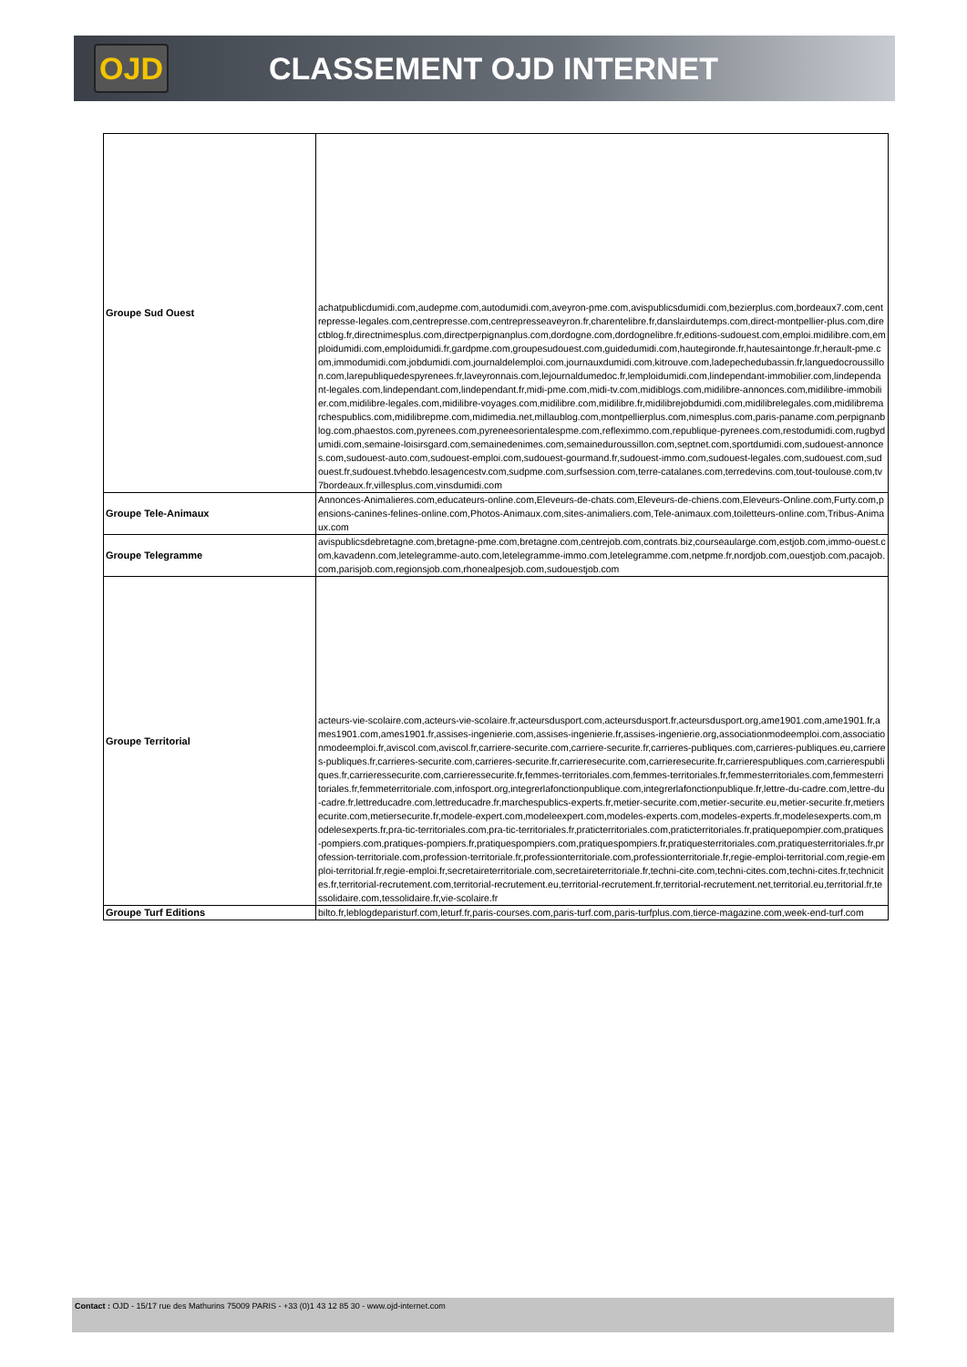OJD
CLASSEMENT OJD INTERNET
| Groupe Sud Ouest | achatpublicdumidi.com,audepme.com,autodumidi.com,aveyron-pme.com,avispublicsdumidi.com,bezierplus.com,bordeaux7.com,centrepresse-legales.com,centrepresse.com,centrepresseaveyron.fr,charentelibre.fr,danslairdutemps.com,direct-montpellier-plus.com,directblog.fr,directnimesplus.com,directperpignanplus.com,dordogne.com,dordognelibre.fr,editions-sudouest.com,emploi.midilibre.com,emploidumidi.com,emploidumidi.fr,gardpme.com,groupesudouest.com,guidedumidi.com,hautegironde.fr,hautesaintonge.fr,herault-pme.com,immodumidi.com,jobdumidi.com,journaldelemploi.com,journauxdumidi.com,kitrouve.com,ladepechedubassin.fr,languedocroussillon.com,larepubliquedespyrenees.fr,laveyronnais.com,lejournaldumedoc.fr,lemploidumidi.com,lindependant-immobilier.com,lindependant-legales.com,lindependant.com,lindependant.fr,midi-pme.com,midi-tv.com,midiblogs.com,midilibre-annonces.com,midilibre-immobilier.com,midilibre-legales.com,midilibre-voyages.com,midilibre.com,midilibre.fr,midilibrejobdumidi.com,midilibrelegales.com,midilibremarchespublics.com,midilibrepme.com,midimedia.net,millaublog.com,montpellierplus.com,nimesplus.com,paris-paname.com,perpignanblog.com,phaestos.com,pyrenees.com,pyreneesorientalespme.com,refleximmo.com,republique-pyrenees.com,restodumidi.com,rugbydumidi.com,semaine-loisirsgard.com,semainedenimes.com,semaineduroussillon.com,septnet.com,sportdumidi.com,sudouest-annonces.com,sudouest-auto.com,sudouest-emploi.com,sudouest-gourmand.fr,sudouest-immo.com,sudouest-legales.com,sudouest.com,sudouest.fr,sudouest.tvhebdo.lesagencestv.com,sudpme.com,surfsession.com,terre-catalanes.com,terredevins.com,tout-toulouse.com,tv7bordeaux.fr,villesplus.com,vinsdumidi.com |
| Groupe Tele-Animaux | Annonces-Animalieres.com,educateurs-online.com,Eleveurs-de-chats.com,Eleveurs-de-chiens.com,Eleveurs-Online.com,Furty.com,pensions-canines-felines-online.com,Photos-Animaux.com,sites-animaliers.com,Tele-animaux.com,toiletteurs-online.com,Tribus-Animaux.com |
| Groupe Telegramme | avispublicsdebretagne.com,bretagne-pme.com,bretagne.com,centrejob.com,contrats.biz,courseaularge.com,estjob.com,immo-ouest.com,kavadenn.com,letelegramme-auto.com,letelegramme-immo.com,letelegramme.com,netpme.fr,nordjob.com,ouestjob.com,pacajob.com,parisjob.com,regionsjob.com,rhonealpesjob.com,sudouestjob.com |
| Groupe Territorial | acteurs-vie-scolaire.com,acteurs-vie-scolaire.fr,acteursdusport.com,acteursdusport.fr,acteursdusport.org,ame1901.com,ame1901.fr,ames1901.com,ames1901.fr,assises-ingenierie.com,assises-ingenierie.fr,assises-ingenierie.org,associationmodeemploi.com,associationmodeemploi.fr,aviscol.com,aviscol.fr,carriere-securite.com,carriere-securite.fr,carrieres-publiques.com,carrieres-publiques.eu,carrieres-publiques.fr,carrieres-securite.com,carrieres-securite.fr,carrieresecurite.com,carrieresecurite.fr,carrierespubliques.com,carrierespubliques.fr,carrieressecurite.com,carrieressecurite.fr,femmes-territoriales.com,femmes-territoriales.fr,femmesterritoriales.com,femmesterritoriales.fr,femmeterritoriale.com,infosport.org,integrerlafonctionpublique.com,integrerlafonctionpublique.fr,lettre-du-cadre.com,lettre-du-cadre.fr,lettreducadre.com,lettreducadre.fr,marchespublics-experts.fr,metier-securite.com,metier-securite.eu,metier-securite.fr,metiersecurite.com,metiersecurite.fr,modele-expert.com,modeleexpert.com,modeles-experts.com,modeles-experts.fr,modelesexperts.com,modelesexperts.fr,pra-tic-territoriales.com,pra-tic-territoriales.fr,praticterritoriales.com,praticterritoriales.fr,pratiquepompier.com,pratiques-pompiers.com,pratiques-pompiers.fr,pratiquespompiers.com,pratiquespompiers.fr,pratiquesterritoriales.com,pratiquesterritoriales.fr,profession-territoriale.com,profession-territoriale.fr,professionterritoriale.com,professionterritoriale.fr,regie-emploi-territorial.com,regie-emploi-territorial.fr,regie-emploi.fr,secretaireterritoriale.com,secretaireterritoriale.fr,techni-cite.com,techni-cites.com,techni-cites.fr,technicites.fr,territorial-recrutement.com,territorial-recrutement.eu,territorial-recrutement.fr,territorial-recrutement.net,territorial.eu,territorial.fr,tessolidaire.com,tessolidaire.fr,vie-scolaire.fr |
| Groupe Turf Editions | bilto.fr,leblogdeparisturf.com,leturf.fr,paris-courses.com,paris-turf.com,paris-turfplus.com,tierce-magazine.com,week-end-turf.com |
Contact : OJD - 15/17 rue des Mathurins 75009 PARIS - +33 (0)1 43 12 85 30 - www.ojd-internet.com